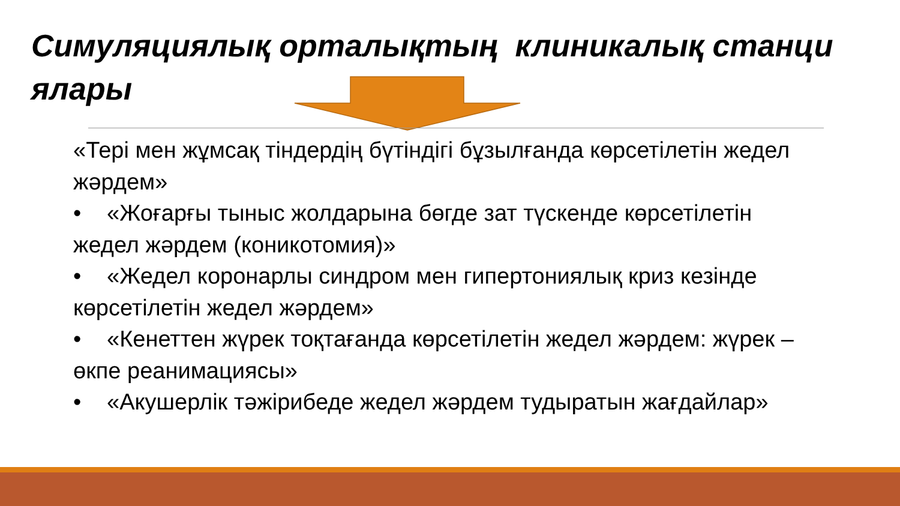Симуляциялық орталықтың клиникалық станци ялары
«Тері мен жұмсақ тіндердің бүтіндігі бұзылғанда көрсетілетін жедел жәрдем»
• «Жоғарғы тыныс жолдарына бөгде зат түскенде көрсетілетін жедел жәрдем (коникотомия)»
• «Жедел коронарлы синдром мен гипертониялық криз кезінде көрсетілетін жедел жәрдем»
• «Кенеттен жүрек тоқтағанда көрсетілетін жедел жәрдем: жүрек – өкпе реанимациясы»
• «Акушерлік тәжірибеде жедел жәрдем тудыратын жағдайлар»